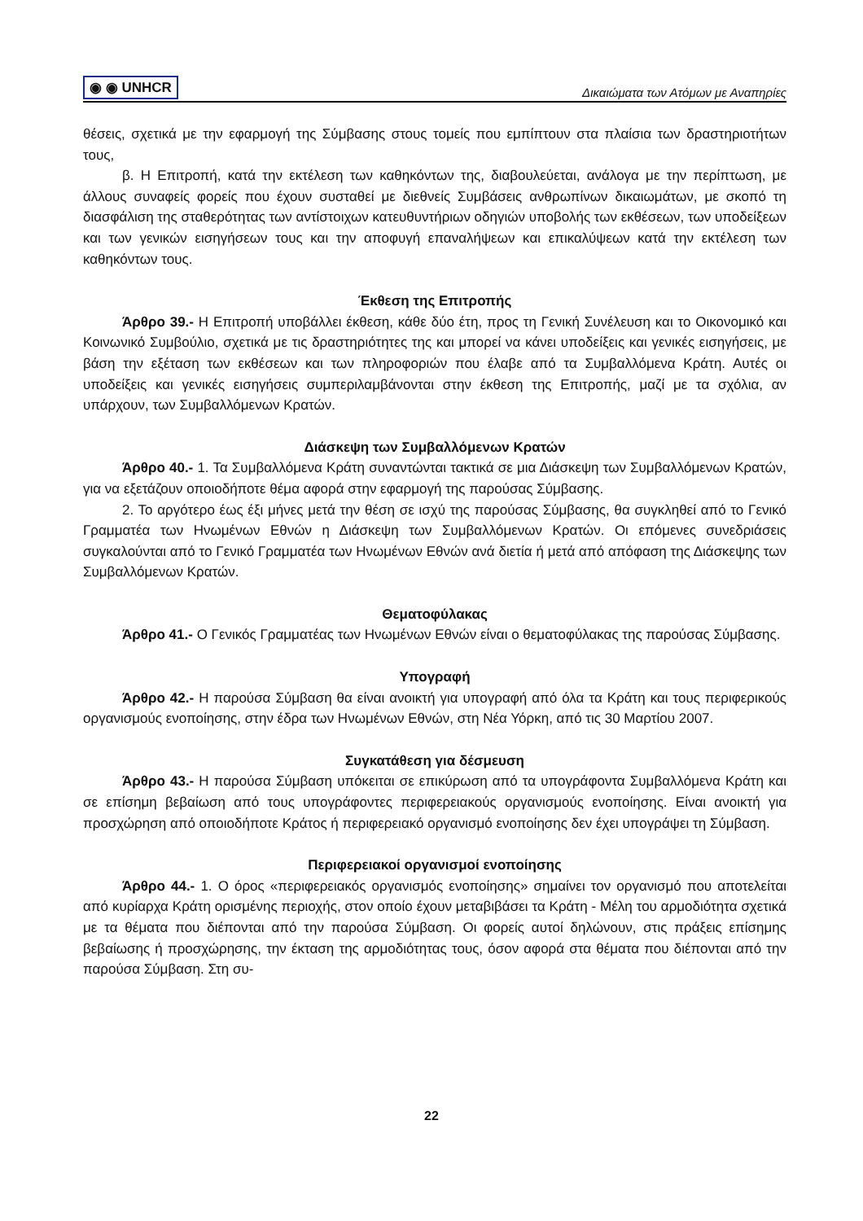◉ ◉ UNHCR Δικαιώματα των Ατόμων με Αναπηρίες
θέσεις, σχετικά με την εφαρμογή της Σύμβασης στους τομείς που εμπίπτουν στα πλαίσια των δραστηριοτήτων τους,
β. Η Επιτροπή, κατά την εκτέλεση των καθηκόντων της, διαβουλεύεται, ανάλογα με την περίπτωση, με άλλους συναφείς φορείς που έχουν συσταθεί με διεθνείς Συμβάσεις ανθρωπίνων δικαιωμάτων, με σκοπό τη διασφάλιση της σταθερότητας των αντίστοιχων κατευθυντήριων οδηγιών υποβολής των εκθέσεων, των υποδείξεων και των γενικών εισηγήσεων τους και την αποφυγή επαναλήψεων και επικαλύψεων κατά την εκτέλεση των καθηκόντων τους.
Έκθεση της Επιτροπής
Άρθρο 39.- Η Επιτροπή υποβάλλει έκθεση, κάθε δύο έτη, προς τη Γενική Συνέλευση και το Οικονομικό και Κοινωνικό Συμβούλιο, σχετικά με τις δραστηριότητες της και μπορεί να κάνει υποδείξεις και γενικές εισηγήσεις, με βάση την εξέταση των εκθέσεων και των πληροφοριών που έλαβε από τα Συμβαλλόμενα Κράτη. Αυτές οι υποδείξεις και γενικές εισηγήσεις συμπεριλαμβάνονται στην έκθεση της Επιτροπής, μαζί με τα σχόλια, αν υπάρχουν, των Συμβαλλόμενων Κρατών.
Διάσκεψη των Συμβαλλόμενων Κρατών
Άρθρο 40.- 1. Τα Συμβαλλόμενα Κράτη συναντώνται τακτικά σε μια Διάσκεψη των Συμβαλλόμενων Κρατών, για να εξετάζουν οποιοδήποτε θέμα αφορά στην εφαρμογή της παρούσας Σύμβασης.
2. Το αργότερο έως έξι μήνες μετά την θέση σε ισχύ της παρούσας Σύμβασης, θα συγκληθεί από το Γενικό Γραμματέα των Ηνωμένων Εθνών η Διάσκεψη των Συμβαλλόμενων Κρατών. Οι επόμενες συνεδριάσεις συγκαλούνται από το Γενικό Γραμματέα των Ηνωμένων Εθνών ανά διετία ή μετά από απόφαση της Διάσκεψης των Συμβαλλόμενων Κρατών.
Θεματοφύλακας
Άρθρο 41.- Ο Γενικός Γραμματέας των Ηνωμένων Εθνών είναι ο θεματοφύλακας της παρούσας Σύμβασης.
Υπογραφή
Άρθρο 42.- Η παρούσα Σύμβαση θα είναι ανοικτή για υπογραφή από όλα τα Κράτη και τους περιφερικούς οργανισμούς ενοποίησης, στην έδρα των Ηνωμένων Εθνών, στη Νέα Υόρκη, από τις 30 Μαρτίου 2007.
Συγκατάθεση για δέσμευση
Άρθρο 43.- Η παρούσα Σύμβαση υπόκειται σε επικύρωση από τα υπογράφοντα Συμβαλλόμενα Κράτη και σε επίσημη βεβαίωση από τους υπογράφοντες περιφερειακούς οργανισμούς ενοποίησης. Είναι ανοικτή για προσχώρηση από οποιοδήποτε Κράτος ή περιφερειακό οργανισμό ενοποίησης δεν έχει υπογράψει τη Σύμβαση.
Περιφερειακοί οργανισμοί ενοποίησης
Άρθρο 44.- 1. Ο όρος «περιφερειακός οργανισμός ενοποίησης» σημαίνει τον οργανισμό που αποτελείται από κυρίαρχα Κράτη ορισμένης περιοχής, στον οποίο έχουν μεταβιβάσει τα Κράτη - Μέλη του αρμοδιότητα σχετικά με τα θέματα που διέπονται από την παρούσα Σύμβαση. Οι φορείς αυτοί δηλώνουν, στις πράξεις επίσημης βεβαίωσης ή προσχώρησης, την έκταση της αρμοδιότητας τους, όσον αφορά στα θέματα που διέπονται από την παρούσα Σύμβαση. Στη συ-
22